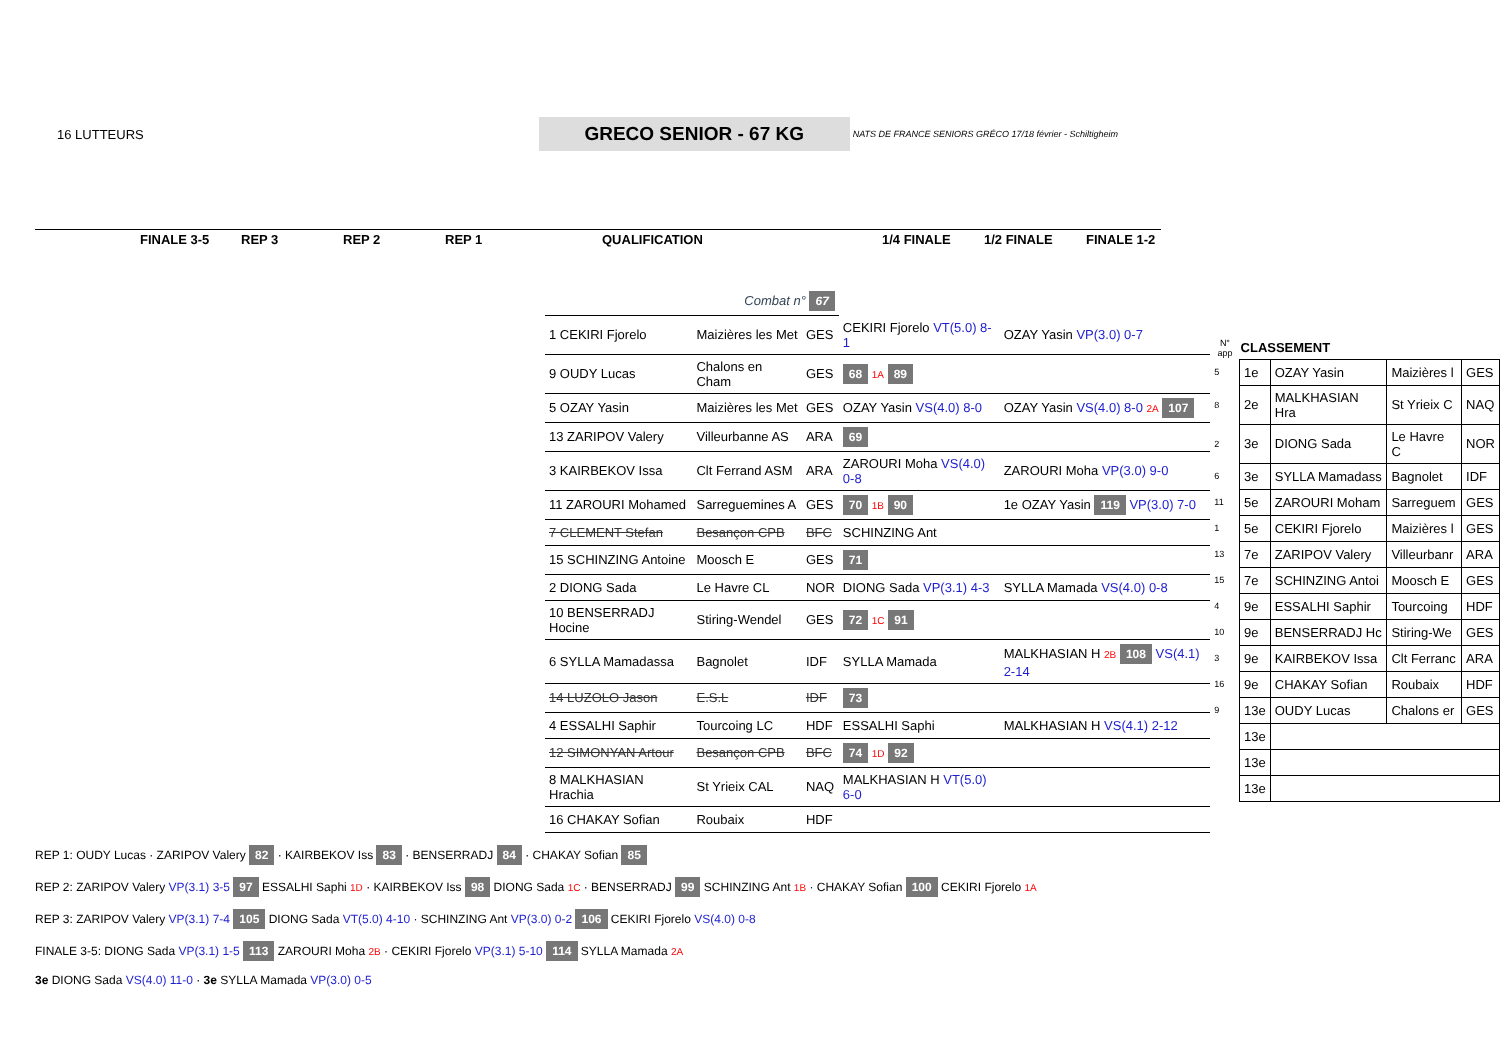16 LUTTEURS
GRECO SENIOR - 67 KG
NATS DE FRANCE SENIORS GRÉCO 17/18 février - Schiltigheim
FINALE 3-5 REP 3 REP 2 REP 1 QUALIFICATION 1/4 FINALE 1/2 FINALE FINALE 1-2
| Combat n° 67 | | | | |
| 1 CEKIRI Fjorelo | Maizières les Met | GES | CEKIRI Fjorelo VT(5.0) 8-1 | OZAY Yasin VP(3.0) 0-7 |
| 9 OUDY Lucas | Chalons en Cham | GES | 68 1A 89 | |
| 5 OZAY Yasin | Maizières les Met | GES | OZAY Yasin VS(4.0) 8-0 | OZAY Yasin VS(4.0) 8-0 2A 107 |
| 13 ZARIPOV Valery | Villeurbanne AS | ARA | 69 | |
| 3 KAIRBEKOV Issa | Clt Ferrand ASM | ARA | ZAROURI Moha VS(4.0) 0-8 | ZAROURI Moha VP(3.0) 9-0 |
| 11 ZAROURI Mohamed | Sarreguemines A | GES | 70 1B 90 | 1e OZAY Yasin 119 VP(3.0) 7-0 |
| 7 CLEMENT Stefan | Besançon CPB | BFC | SCHINZING Ant | |
| 15 SCHINZING Antoine | Moosch E | GES | 71 | |
| 2 DIONG Sada | Le Havre CL | NOR | DIONG Sada VP(3.1) 4-3 | SYLLA Mamada VS(4.0) 0-8 |
| 10 BENSERRADJ Hocine | Stiring-Wendel | GES | 72 1C 91 | |
| 6 SYLLA Mamadassa | Bagnolet | IDF | SYLLA Mamada | MALKHASIAN H 2B 108 VS(4.1) 2-14 |
| 14 LUZOLO Jason | E.S.L | IDF | 73 | |
| 4 ESSALHI Saphir | Tourcoing LC | HDF | ESSALHI Saphi | MALKHASIAN H VS(4.1) 2-12 |
| 12 SIMONYAN Artour | Besançon CPB | BFC | 74 1D 92 | |
| 8 MALKHASIAN Hrachia | St Yrieix CAL | NAQ | MALKHASIAN H VT(5.0) 6-0 | |
| 16 CHAKAY Sofian | Roubaix | HDF | | |
REP 1: OUDY Lucas · ZARIPOV Valery 82 · KAIRBEKOV Iss 83 · BENSERRADJ 84 · CHAKAY Sofian 85
REP 2: ZARIPOV Valery VP(3.1) 3-5 97 ESSALHI Saphi 1D · KAIRBEKOV Iss 98 DIONG Sada 1C · BENSERRADJ 99 SCHINZING Ant 1B · CHAKAY Sofian 100 CEKIRI Fjorelo 1A
REP 3: ZARIPOV Valery VP(3.1) 7-4 105 DIONG Sada VT(5.0) 4-10 · SCHINZING Ant VP(3.0) 0-2 106 CEKIRI Fjorelo VS(4.0) 0-8
FINALE 3-5: DIONG Sada VP(3.1) 1-5 113 ZAROURI Moha 2B · CEKIRI Fjorelo VP(3.1) 5-10 114 SYLLA Mamada 2A
3e DIONG Sada VS(4.0) 11-0 · 3e SYLLA Mamada VP(3.0) 0-5
| N° app | CLASSEMENT | | | |
| --- | --- | --- | --- | --- |
| 5 | 1e | OZAY Yasin | Maizières l | GES |
| 8 | 2e | MALKHASIAN Hra | St Yrieix C | NAQ |
| 2 | 3e | DIONG Sada | Le Havre C | NOR |
| 6 | 3e | SYLLA Mamadass | Bagnolet | IDF |
| 11 | 5e | ZAROURI Moham | Sarreguem | GES |
| 1 | 5e | CEKIRI Fjorelo | Maizières l | GES |
| 13 | 7e | ZARIPOV Valery | Villeurbanr | ARA |
| 15 | 7e | SCHINZING Antoi | Moosch E | GES |
| 4 | 9e | ESSALHI Saphir | Tourcoing | HDF |
| 10 | 9e | BENSERRADJ Hc | Stiring-We | GES |
| 3 | 9e | KAIRBEKOV Issa | Clt Ferranc | ARA |
| 16 | 9e | CHAKAY Sofian | Roubaix | HDF |
| 9 | 13e | OUDY Lucas | Chalons er | GES |
| | 13e | | | |
| | 13e | | | |
| | 13e | | | |